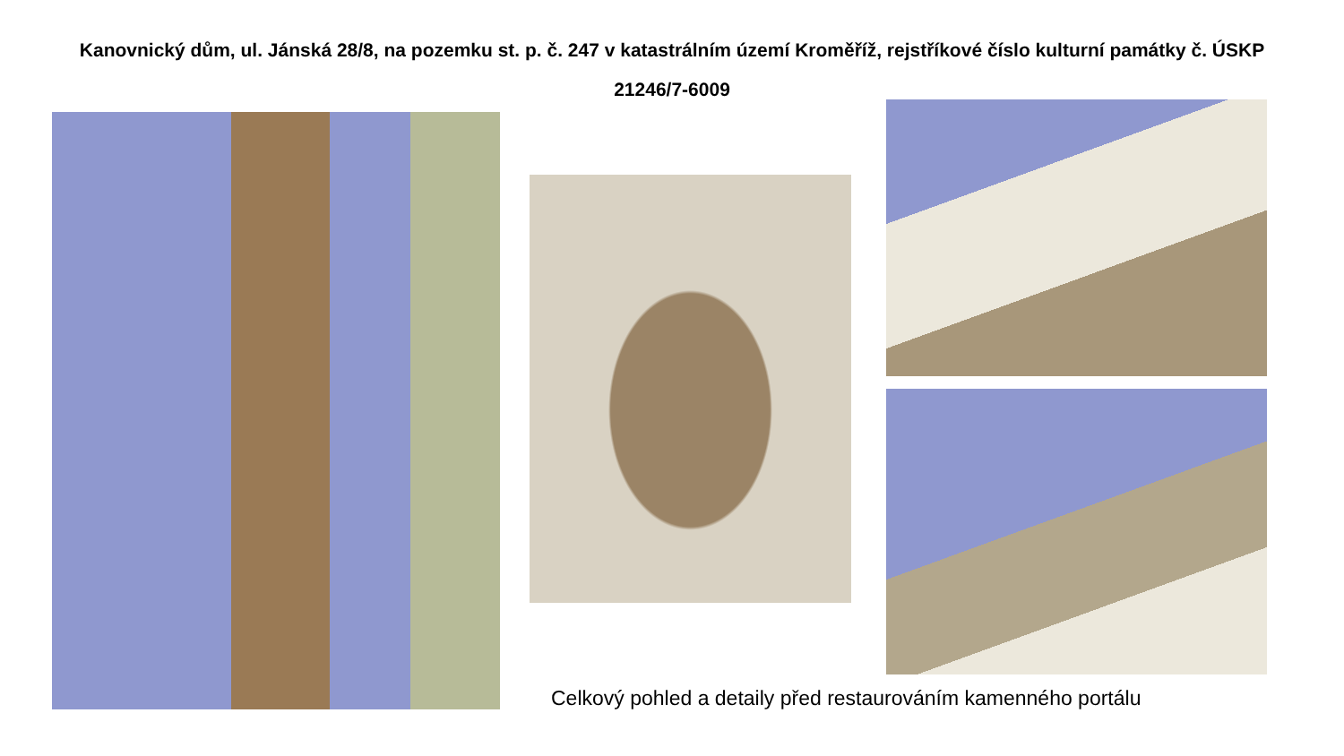Kanovnický dům, ul. Jánská 28/8, na pozemku st. p. č. 247 v katastrálním území Kroměříž, rejstříkové číslo kulturní památky č. ÚSKP 21246/7-6009
Celkový pohled a detaily před restaurováním kamenného portálu